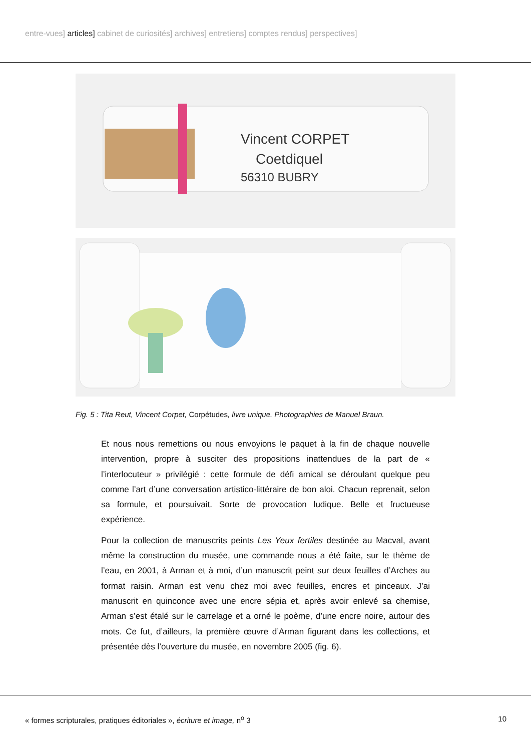entre-vues] articles] cabinet de curiosités] archives] entretiens] comptes rendus] perspectives]
Vincent CORPET
Coetdiquel
56310 BUBRY
Fig. 5 : Tita Reut, Vincent Corpet, Corpétudes, livre unique. Photographies de Manuel Braun.
Et nous nous remettions ou nous envoyions le paquet à la fin de chaque nouvelle intervention, propre à susciter des propositions inattendues de la part de « l’interlocuteur » privilégié : cette formule de défi amical se déroulant quelque peu comme l’art d’une conversation artistico-littéraire de bon aloi. Chacun reprenait, selon sa formule, et poursuivait. Sorte de provocation ludique. Belle et fructueuse expérience.
Pour la collection de manuscrits peints Les Yeux fertiles destinée au Macval, avant même la construction du musée, une commande nous a été faite, sur le thème de l’eau, en 2001, à Arman et à moi, d’un manuscrit peint sur deux feuilles d’Arches au format raisin. Arman est venu chez moi avec feuilles, encres et pinceaux. J’ai manuscrit en quinconce avec une encre sépia et, après avoir enlevé sa chemise, Arman s’est étalé sur le carrelage et a orné le poème, d’une encre noire, autour des mots. Ce fut, d’ailleurs, la première œuvre d’Arman figurant dans les collections, et présentée dès l’ouverture du musée, en novembre 2005 (fig. 6).
« formes scripturales, pratiques éditoriales », écriture et image, n<sup>o</sup> 3 10